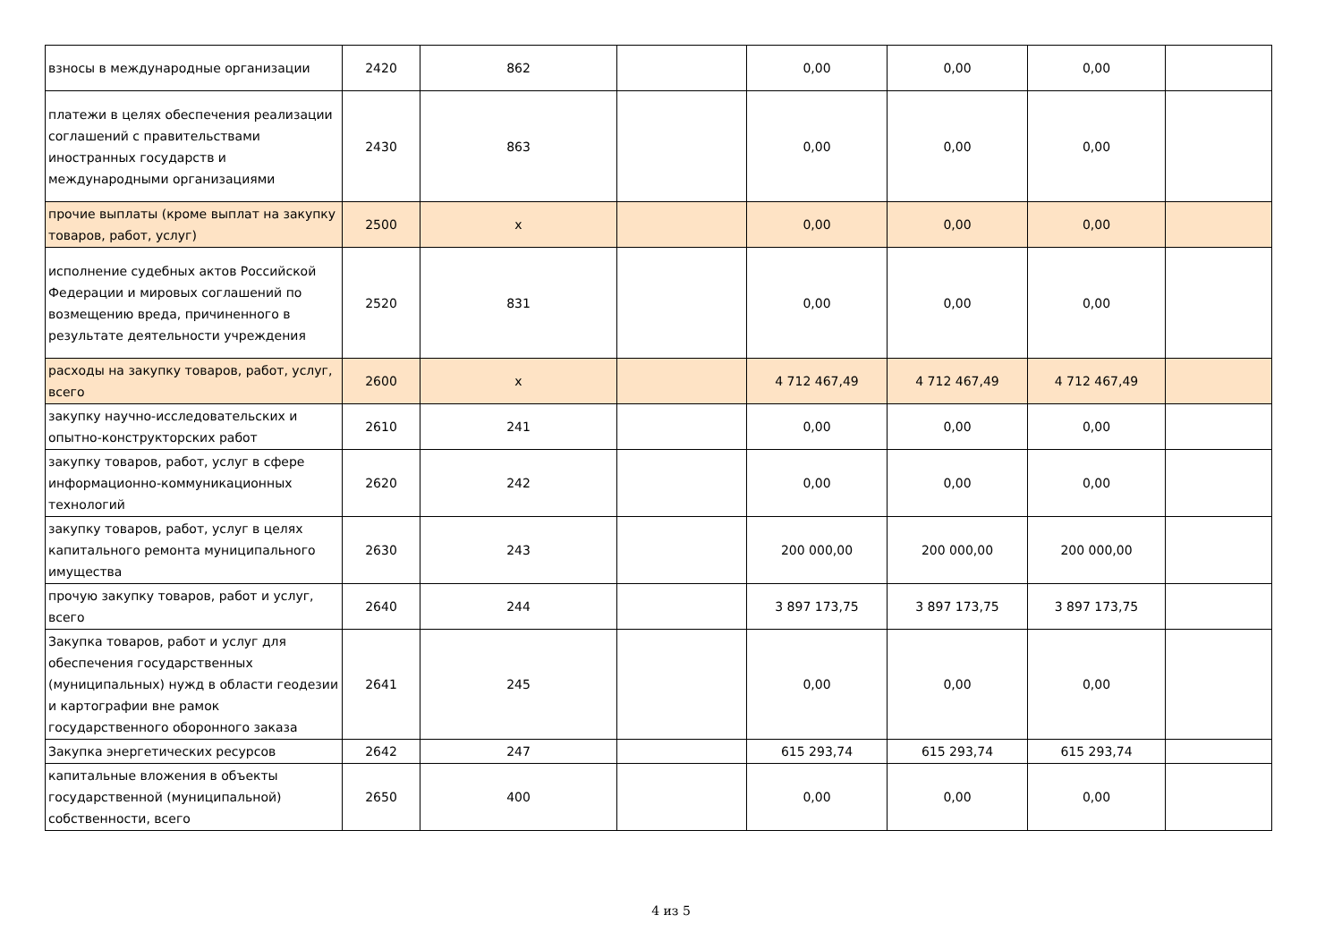| взносы в международные организации | 2420 | 862 | | 0,00 | 0,00 | 0,00 | |
| платежи в целях обеспечения реализации соглашений с правительствами иностранных государств и международными организациями | 2430 | 863 | | 0,00 | 0,00 | 0,00 | |
| прочие выплаты (кроме выплат на закупку товаров, работ, услуг) | 2500 | x | | 0,00 | 0,00 | 0,00 | |
| исполнение судебных актов Российской Федерации и мировых соглашений по возмещению вреда, причиненного в результате деятельности учреждения | 2520 | 831 | | 0,00 | 0,00 | 0,00 | |
| расходы на закупку товаров, работ, услуг, всего | 2600 | x | | 4 712 467,49 | 4 712 467,49 | 4 712 467,49 | |
| закупку научно-исследовательских и опытно-конструкторских работ | 2610 | 241 | | 0,00 | 0,00 | 0,00 | |
| закупку товаров, работ, услуг в сфере информационно-коммуникационных технологий | 2620 | 242 | | 0,00 | 0,00 | 0,00 | |
| закупку товаров, работ, услуг в целях капитального ремонта муниципального имущества | 2630 | 243 | | 200 000,00 | 200 000,00 | 200 000,00 | |
| прочую закупку товаров, работ и услуг, всего | 2640 | 244 | | 3 897 173,75 | 3 897 173,75 | 3 897 173,75 | |
| Закупка товаров, работ и услуг для обеспечения государственных (муниципальных) нужд в области геодезии и картографии вне рамок государственного оборонного заказа | 2641 | 245 | | 0,00 | 0,00 | 0,00 | |
| Закупка энергетических ресурсов | 2642 | 247 | | 615 293,74 | 615 293,74 | 615 293,74 | |
| капитальные вложения в объекты государственной (муниципальной) собственности, всего | 2650 | 400 | | 0,00 | 0,00 | 0,00 | |
4 из 5